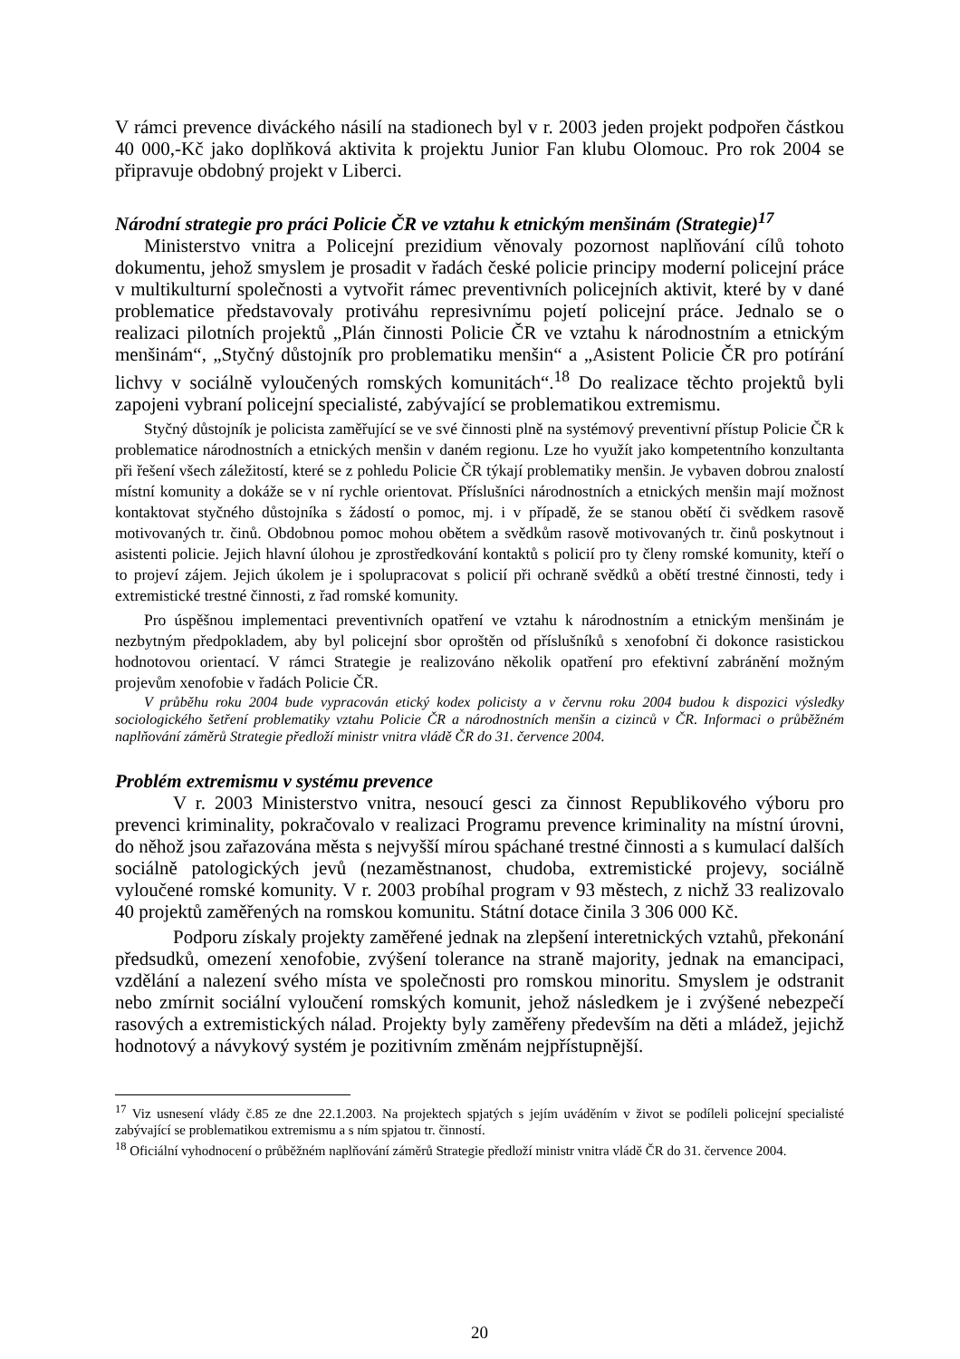V rámci prevence diváckého násilí na stadionech byl v r. 2003 jeden projekt podpořen částkou 40 000,-Kč jako doplňková aktivita k projektu Junior Fan klubu Olomouc. Pro rok 2004 se připravuje obdobný projekt v Liberci.
Národní strategie pro práci Policie ČR ve vztahu k etnickým menšinám (Strategie)<sup>17</sup>
Ministerstvo vnitra a Policejní prezidium věnovaly pozornost naplňování cílů tohoto dokumentu, jehož smyslem je prosadit v řadách české policie principy moderní policejní práce v multikulturní společnosti a vytvořit rámec preventivních policejních aktivit, které by v dané problematice představovaly protiváhu represivnímu pojetí policejní práce. Jednalo se o realizaci pilotních projektů „Plán činnosti Policie ČR ve vztahu k národnostním a etnickým menšinám“, „Styčný důstojník pro problematiku menšin“ a „Asistent Policie ČR pro potírání lichvy v sociálně vyloučených romských komunitách“.<sup>18</sup> Do realizace těchto projektů byli zapojeni vybraní policejní specialisté, zabývající se problematikou extremismu.
Styčný důstojník je policista zaměřující se ve své činnosti plně na systémový preventivní přístup Policie ČR k problematice národnostních a etnických menšin v daném regionu. Lze ho využít jako kompetentního konzultanta při řešení všech záležitostí, které se z pohledu Policie ČR týkají problematiky menšin. Je vybaven dobrou znalostí místní komunity a dokáže se v ní rychle orientovat. Příslušníci národnostních a etnických menšin mají možnost kontaktovat styčného důstojníka s žádostí o pomoc, mj. i v případě, že se stanou obětí či svědkem rasově motivovaných tr. činů. Obdobnou pomoc mohou obětem a svědkům rasově motivovaných tr. činů poskytnout i asistenti policie. Jejich hlavní úlohou je zprostředkování kontaktů s policií pro ty členy romské komunity, kteří o to projeví zájem. Jejich úkolem je i spolupracovat s policií při ochraně svědků a obětí trestné činnosti, tedy i extremistické trestné činnosti, z řad romské komunity.
Pro úspěšnou implementaci preventivních opatření ve vztahu k národnostním a etnickým menšinám je nezbytným předpokladem, aby byl policejní sbor oproštěn od příslušníků s xenofobní či dokonce rasistickou hodnotovou orientací. V rámci Strategie je realizováno několik opatření pro efektivní zabránění možným projevům xenofobie v řadách Policie ČR.
V průběhu roku 2004 bude vypracován etický kodex policisty a v červnu roku 2004 budou k dispozici výsledky sociologického šetření problematiky vztahu Policie ČR a národnostních menšin a cizinců v ČR. Informaci o průběžném naplňování záměrů Strategie předloží ministr vnitra vládě ČR do 31. července 2004.
Problém extremismu v systému prevence
V r. 2003 Ministerstvo vnitra, nesoucí gesci za činnost Republikového výboru pro prevenci kriminality, pokračovalo v realizaci Programu prevence kriminality na místní úrovni, do něhož jsou zařazována města s nejvyšší mírou spáchané trestné činnosti a s kumulací dalších sociálně patologických jevů (nezaměstnanost, chudoba, extremistické projevy, sociálně vyloučené romské komunity. V r. 2003 probíhal program v 93 městech, z nichž 33 realizovalo 40 projektů zaměřených na romskou komunitu. Státní dotace činila 3 306 000 Kč.
Podporu získaly projekty zaměřené jednak na zlepšení interetnických vztahů, překonání předsudků, omezení xenofobie, zvýšení tolerance na straně majority, jednak na emancipaci, vzdělání a nalezení svého místa ve společnosti pro romskou minoritu. Smyslem je odstranit nebo zmírnit sociální vyloučení romských komunit, jehož následkem je i zvýšené nebezpečí rasových a extremistických nálad. Projekty byly zaměřeny především na děti a mládež, jejichž hodnotový a návykový systém je pozitivním změnám nejpřístupnější.
<sup>17</sup> Viz usnesení vlády č.85 ze dne 22.1.2003. Na projektech spjatých s jejím uváděním v život se podíleli policejní specialisté zabývající se problematikou extremismu a s ním spjatou tr. činností.
<sup>18</sup> Oficiální vyhodnocení o průběžném naplňování záměrů Strategie předloží ministr vnitra vládě ČR do 31. července 2004.
20